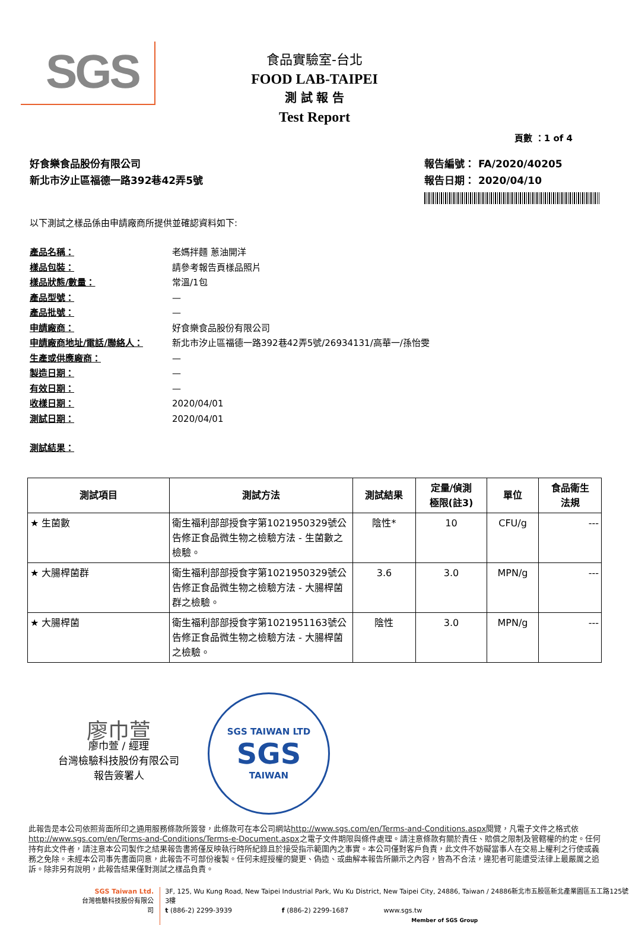SGS
食品實驗室-台北
FOOD LAB-TAIPEI
測 試 報 告
Test Report
頁數 ：1 of 4
好食樂食品股份有限公司
新北市汐止區福德一路392巷42弄5號
報告編號： FA/2020/40205
報告日期： 2020/04/10
以下測試之樣品係由申請廠商所提供並確認資料如下:
產品名稱： 老媽拌麵 蔥油開洋
樣品包裝： 請參考報告頁樣品照片
樣品狀態/數量： 常溫/1包
產品型號： —
產品批號： —
申請廠商： 好食樂食品股份有限公司
申請廠商地址/電話/聯絡人： 新北市汐止區福德一路392巷42弄5號/26934131/高華一/孫怡雯
生產或供應廠商： —
製造日期： —
有效日期： —
收樣日期： 2020/04/01
測試日期： 2020/04/01
測試結果：
| 測試項目 | 測試方法 | 測試結果 | 定量/偵測 極限(註3) | 單位 | 食品衛生 法規 |
| --- | --- | --- | --- | --- | --- |
| ★ 生菌數 | 衛生福利部部授食字第1021950329號公告修正食品微生物之檢驗方法 - 生菌數之檢驗。 | 陰性* | 10 | CFU/g | --- |
| ★ 大腸桿菌群 | 衛生福利部部授食字第1021950329號公告修正食品微生物之檢驗方法 - 大腸桿菌群之檢驗。 | 3.6 | 3.0 | MPN/g | --- |
| ★ 大腸桿菌 | 衛生福利部部授食字第1021951163號公告修正食品微生物之檢驗方法 - 大腸桿菌之檢驗。 | 陰性 | 3.0 | MPN/g | --- |
廖巾萱
廖巾萱 / 經理
台灣檢驗科技股份有限公司
報告簽署人
SGS TAIWAN LTD
SGS
TAIWAN
此報告是本公司依照背面所印之通用服務條款所簽發，此條款可在本公司網站http://www.sgs.com/en/Terms-and-Conditions.aspx閱覽，凡電子文件之格式依http://www.sgs.com/en/Terms-and-Conditions/Terms-e-Document.aspx之電子文件期限與條件處理。請注意條款有關於責任、賠償之限制及管轄權的約定。任何持有此文件者，請注意本公司製作之結果報告書將僅反映執行時所紀錄且於接受指示範圍內之事實。本公司僅對客戶負責，此文件不妨礙當事人在交易上權利之行使或義務之免除。未經本公司事先書面同意，此報告不可部份複製。任何未經授權的變更、偽造、或曲解本報告所顯示之內容，皆為不合法，違犯者可能遭受法律上最嚴厲之追訴。除非另有說明，此報告結果僅對測試之樣品負責。
SGS Taiwan Ltd.
台灣檢驗科技股份有限公司
3F, 125, Wu Kung Road, New Taipei Industrial Park, Wu Ku District, New Taipei City, 24886, Taiwan / 24886新北市五股區新北產業園區五工路125號3樓
t (886-2) 2299-3939 f (886-2) 2299-1687 www.sgs.tw
Member of SGS Group